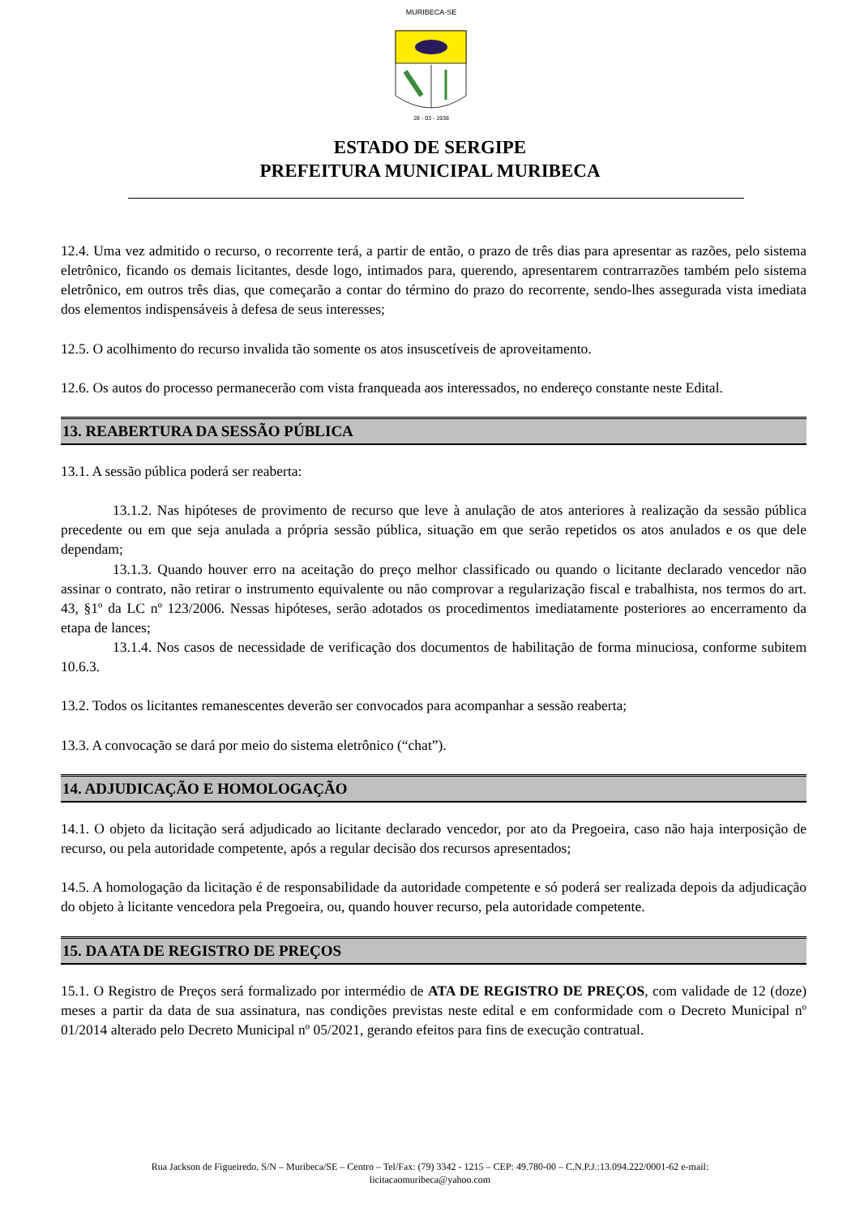MURIBECA-SE
28 - 03 - 1938
ESTADO DE SERGIPE
PREFEITURA MUNICIPAL MURIBECA
12.4. Uma vez admitido o recurso, o recorrente terá, a partir de então, o prazo de três dias para apresentar as razões, pelo sistema eletrônico, ficando os demais licitantes, desde logo, intimados para, querendo, apresentarem contrarrazões também pelo sistema eletrônico, em outros três dias, que começarão a contar do término do prazo do recorrente, sendo-lhes assegurada vista imediata dos elementos indispensáveis à defesa de seus interesses;
12.5. O acolhimento do recurso invalida tão somente os atos insuscetíveis de aproveitamento.
12.6. Os autos do processo permanecerão com vista franqueada aos interessados, no endereço constante neste Edital.
13. REABERTURA DA SESSÃO PÚBLICA
13.1. A sessão pública poderá ser reaberta:
13.1.2. Nas hipóteses de provimento de recurso que leve à anulação de atos anteriores à realização da sessão pública precedente ou em que seja anulada a própria sessão pública, situação em que serão repetidos os atos anulados e os que dele dependam;
13.1.3. Quando houver erro na aceitação do preço melhor classificado ou quando o licitante declarado vencedor não assinar o contrato, não retirar o instrumento equivalente ou não comprovar a regularização fiscal e trabalhista, nos termos do art. 43, §1º da LC nº 123/2006. Nessas hipóteses, serão adotados os procedimentos imediatamente posteriores ao encerramento da etapa de lances;
13.1.4. Nos casos de necessidade de verificação dos documentos de habilitação de forma minuciosa, conforme subitem 10.6.3.
13.2. Todos os licitantes remanescentes deverão ser convocados para acompanhar a sessão reaberta;
13.3. A convocação se dará por meio do sistema eletrônico (“chat”).
14. ADJUDICAÇÃO E HOMOLOGAÇÃO
14.1. O objeto da licitação será adjudicado ao licitante declarado vencedor, por ato da Pregoeira, caso não haja interposição de recurso, ou pela autoridade competente, após a regular decisão dos recursos apresentados;
14.5. A homologação da licitação é de responsabilidade da autoridade competente e só poderá ser realizada depois da adjudicação do objeto à licitante vencedora pela Pregoeira, ou, quando houver recurso, pela autoridade competente.
15. DA ATA DE REGISTRO DE PREÇOS
15.1. O Registro de Preços será formalizado por intermédio de ATA DE REGISTRO DE PREÇOS, com validade de 12 (doze) meses a partir da data de sua assinatura, nas condições previstas neste edital e em conformidade com o Decreto Municipal nº 01/2014 alterado pelo Decreto Municipal nº 05/2021, gerando efeitos para fins de execução contratual.
Rua Jackson de Figueiredo, S/N – Muribeca/SE – Centro – Tel/Fax: (79) 3342 - 1215 – CEP: 49.780-00 – C.N.P.J.:13.094.222/0001-62 e-mail:
licitacaomuribeca@yahoo.com